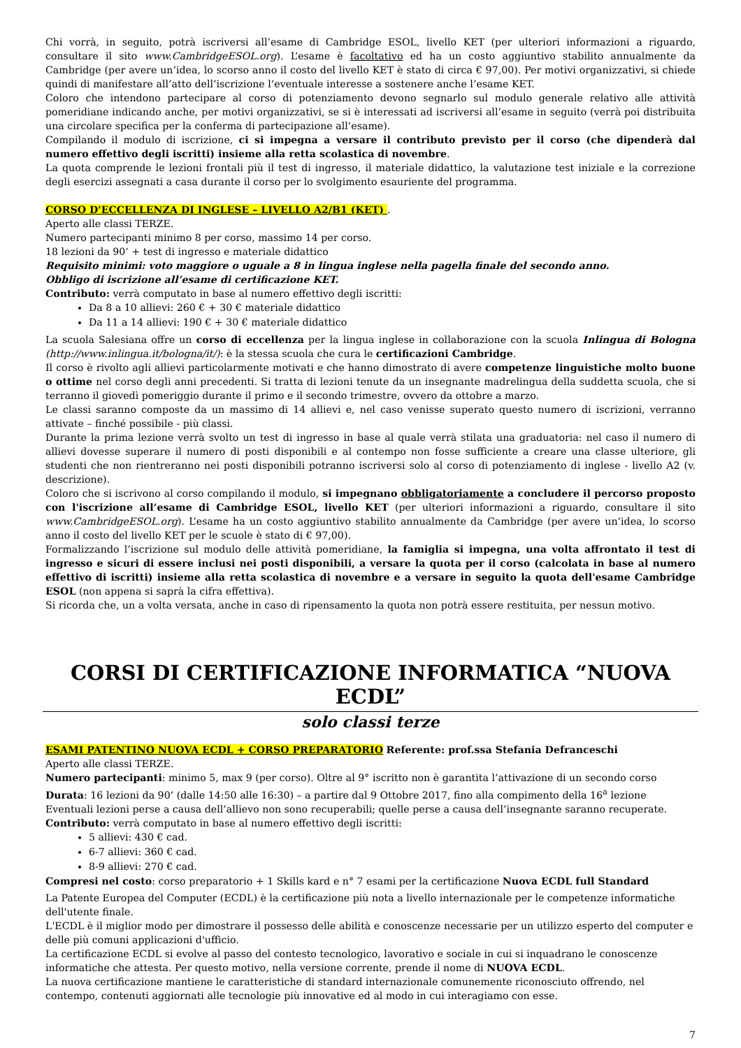Chi vorrà, in seguito, potrà iscriversi all’esame di Cambridge ESOL, livello KET (per ulteriori informazioni a riguardo, consultare il sito www.CambridgeESOL.org). L’esame è facoltativo ed ha un costo aggiuntivo stabilito annualmente da Cambridge (per avere un’idea, lo scorso anno il costo del livello KET è stato di circa € 97,00). Per motivi organizzativi, si chiede quindi di manifestare all’atto dell’iscrizione l’eventuale interesse a sostenere anche l’esame KET.
Coloro che intendono partecipare al corso di potenziamento devono segnarlo sul modulo generale relativo alle attività pomeridiane indicando anche, per motivi organizzativi, se si è interessati ad iscriversi all’esame in seguito (verrà poi distribuita una circolare specifica per la conferma di partecipazione all’esame).
Compilando il modulo di iscrizione, ci si impegna a versare il contributo previsto per il corso (che dipenderà dal numero effettivo degli iscritti) insieme alla retta scolastica di novembre.
La quota comprende le lezioni frontali più il test di ingresso, il materiale didattico, la valutazione test iniziale e la correzione degli esercizi assegnati a casa durante il corso per lo svolgimento esauriente del programma.
CORSO D'ECCELLENZA DI INGLESE – LIVELLO A2/B1 (KET) .
Aperto alle classi TERZE.
Numero partecipanti minimo 8 per corso, massimo 14 per corso.
18 lezioni da 90’ + test di ingresso e materiale didattico
Requisito minimi: voto maggiore o uguale a 8 in lingua inglese nella pagella finale del secondo anno.
Obbligo di iscrizione all’esame di certificazione KET.
Contributo: verrà computato in base al numero effettivo degli iscritti:
Da 8 a 10 allievi: 260 € + 30 € materiale didattico
Da 11 a 14 allievi: 190 € + 30 € materiale didattico
La scuola Salesiana offre un corso di eccellenza per la lingua inglese in collaborazione con la scuola Inlingua di Bologna (http://www.inlingua.it/bologna/it/): è la stessa scuola che cura le certificazioni Cambridge.
Il corso è rivolto agli allievi particolarmente motivati e che hanno dimostrato di avere competenze linguistiche molto buone o ottime nel corso degli anni precedenti. Si tratta di lezioni tenute da un insegnante madrelingua della suddetta scuola, che si terranno il giovedì pomeriggio durante il primo e il secondo trimestre, ovvero da ottobre a marzo.
Le classi saranno composte da un massimo di 14 allievi e, nel caso venisse superato questo numero di iscrizioni, verranno attivate – finché possibile - più classi.
Durante la prima lezione verrà svolto un test di ingresso in base al quale verrà stilata una graduatoria: nel caso il numero di allievi dovesse superare il numero di posti disponibili e al contempo non fosse sufficiente a creare una classe ulteriore, gli studenti che non rientreranno nei posti disponibili potranno iscriversi solo al corso di potenziamento di inglese - livello A2 (v. descrizione).
Coloro che si iscrivono al corso compilando il modulo, si impegnano obbligatoriamente a concludere il percorso proposto con l'iscrizione all’esame di Cambridge ESOL, livello KET (per ulteriori informazioni a riguardo, consultare il sito www.CambridgeESOL.org). L’esame ha un costo aggiuntivo stabilito annualmente da Cambridge (per avere un’idea, lo scorso anno il costo del livello KET per le scuole è stato di € 97,00).
Formalizzando l’iscrizione sul modulo delle attività pomeridiane, la famiglia si impegna, una volta affrontato il test di ingresso e sicuri di essere inclusi nei posti disponibili, a versare la quota per il corso (calcolata in base al numero effettivo di iscritti) insieme alla retta scolastica di novembre e a versare in seguito la quota dell'esame Cambridge ESOL (non appena si saprà la cifra effettiva).
Si ricorda che, un a volta versata, anche in caso di ripensamento la quota non potrà essere restituita, per nessun motivo.
CORSI DI CERTIFICAZIONE INFORMATICA “NUOVA ECDL”
solo classi terze
ESAMI PATENTINO NUOVA ECDL + CORSO PREPARATORIO Referente: prof.ssa Stefania Defranceschi
Aperto alle classi TERZE.
Numero partecipanti: minimo 5, max 9 (per corso). Oltre al 9° iscritto non è garantita l’attivazione di un secondo corso
Durata: 16 lezioni da 90’ (dalle 14:50 alle 16:30) – a partire dal 9 Ottobre 2017, fino alla compimento della 16<sup>a</sup> lezione
Eventuali lezioni perse a causa dell’allievo non sono recuperabili; quelle perse a causa dell’insegnante saranno recuperate.
Contributo: verrà computato in base al numero effettivo degli iscritti:
5 allievi: 430 € cad.
6-7 allievi: 360 € cad.
8-9 allievi: 270 € cad.
Compresi nel costo: corso preparatorio + 1 Skills kard e n° 7 esami per la certificazione Nuova ECDL full Standard
La Patente Europea del Computer (ECDL) è la certificazione più nota a livello internazionale per le competenze informatiche dell'utente finale.
L'ECDL è il miglior modo per dimostrare il possesso delle abilità e conoscenze necessarie per un utilizzo esperto del computer e delle più comuni applicazioni d'ufficio.
La certificazione ECDL si evolve al passo del contesto tecnologico, lavorativo e sociale in cui si inquadrano le conoscenze informatiche che attesta. Per questo motivo, nella versione corrente, prende il nome di NUOVA ECDL.
La nuova certificazione mantiene le caratteristiche di standard internazionale comunemente riconosciuto offrendo, nel contempo, contenuti aggiornati alle tecnologie più innovative ed al modo in cui interagiamo con esse.
7